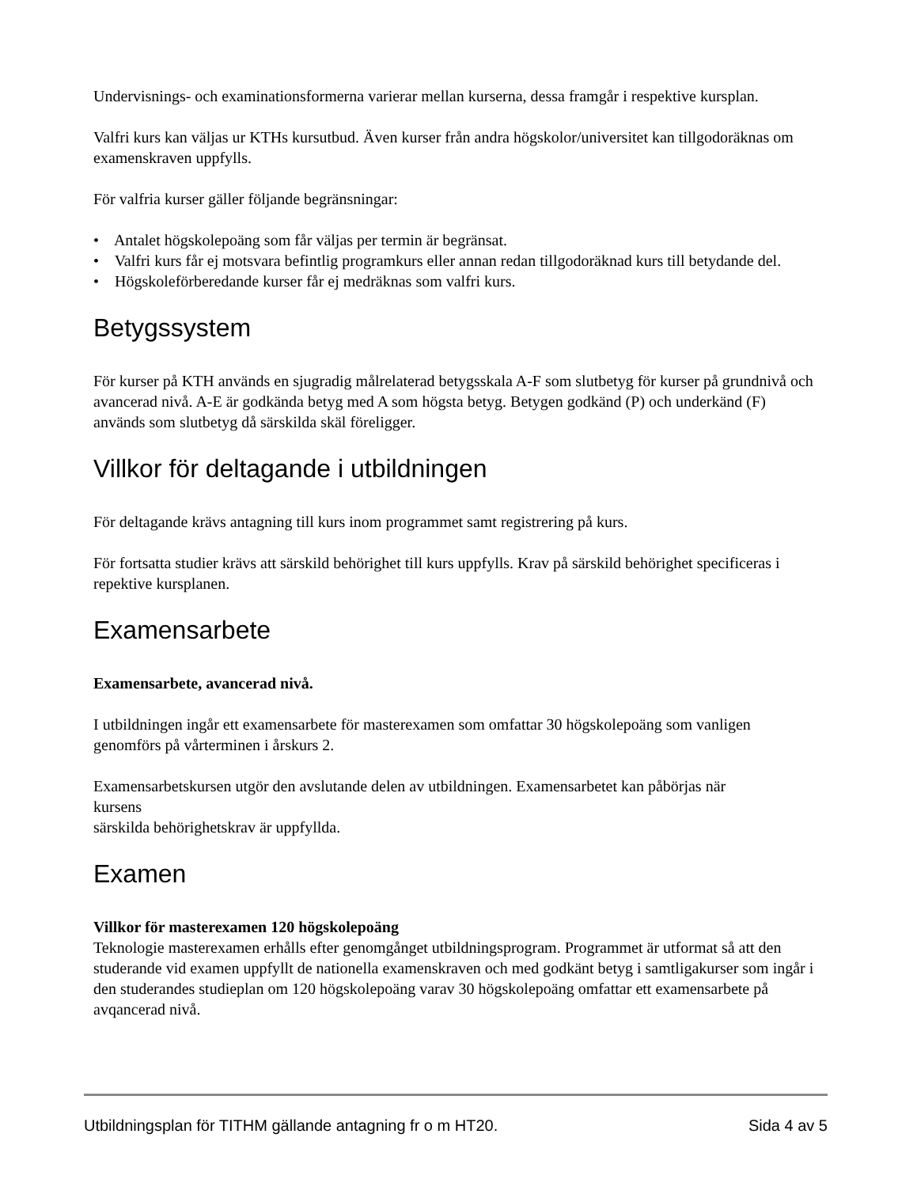Undervisnings- och examinationsformerna varierar mellan kurserna, dessa framgår i respektive kursplan.
Valfri kurs kan väljas ur KTHs kursutbud. Även kurser från andra högskolor/universitet kan tillgodoräknas om examenskraven uppfylls.
För valfria kurser gäller följande begränsningar:
• Antalet högskolepoäng som får väljas per termin är begränsat.
• Valfri kurs får ej motsvara befintlig programkurs eller annan redan tillgodoräknad kurs till betydande del.
• Högskoleförberedande kurser får ej medräknas som valfri kurs.
Betygssystem
För kurser på KTH används en sjugradig målrelaterad betygsskala A-F som slutbetyg för kurser på grundnivå och avancerad nivå. A-E är godkända betyg med A som högsta betyg. Betygen godkänd (P) och underkänd (F) används som slutbetyg då särskilda skäl föreligger.
Villkor för deltagande i utbildningen
För deltagande krävs antagning till kurs inom programmet samt registrering på kurs.
För fortsatta studier krävs att särskild behörighet till kurs uppfylls. Krav på särskild behörighet specificeras i repektive kursplanen.
Examensarbete
Examensarbete, avancerad nivå.
I utbildningen ingår ett examensarbete för masterexamen som omfattar 30 högskolepoäng som vanligen genomförs på vårterminen i årskurs 2.
Examensarbetskursen utgör den avslutande delen av utbildningen. Examensarbetet kan påbörjas när
kursens
särskilda behörighetskrav är uppfyllda.
Examen
Villkor för masterexamen 120 högskolepoäng
Teknologie masterexamen erhålls efter genomgånget utbildningsprogram. Programmet är utformat så att den studerande vid examen uppfyllt de nationella examenskraven och med godkänt betyg i samtligakurser som ingår i den studerandes studieplan om 120 högskolepoäng varav 30 högskolepoäng omfattar ett examensarbete på avqancerad nivå.
Utbildningsplan för TITHM gällande antagning fr o m HT20. Sida 4 av 5